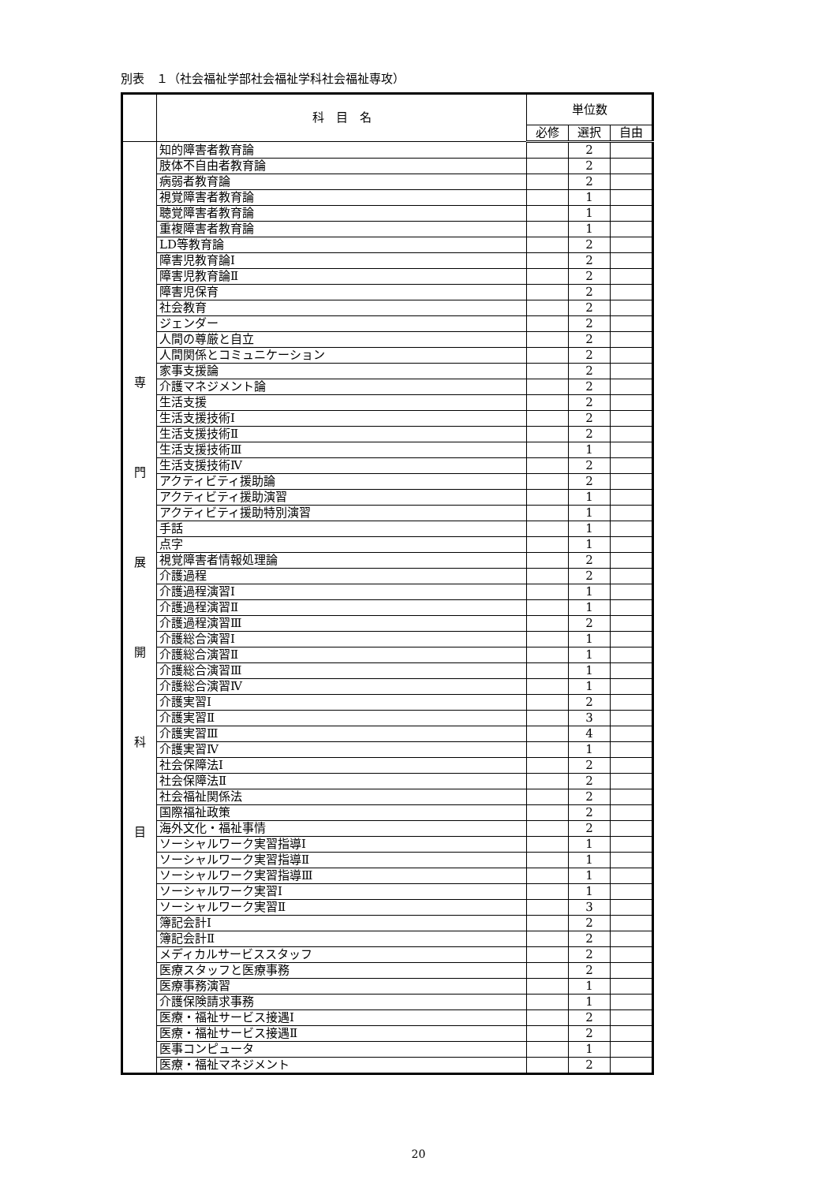別表　１（社会福祉学部社会福祉学科社会福祉専攻）
| | 科 目 名 | 単位数 | | |
| --- | --- | --- | --- | --- |
| | | 必修 | 選択 | 自由 |
| 専 門 展 開 科 目 | 知的障害者教育論 | | 2 | |
| | 肢体不自由者教育論 | | 2 | |
| | 病弱者教育論 | | 2 | |
| | 視覚障害者教育論 | | 1 | |
| | 聴覚障害者教育論 | | 1 | |
| | 重複障害者教育論 | | 1 | |
| | LD等教育論 | | 2 | |
| | 障害児教育論Ⅰ | | 2 | |
| | 障害児教育論Ⅱ | | 2 | |
| | 障害児保育 | | 2 | |
| | 社会教育 | | 2 | |
| | ジェンダー | | 2 | |
| | 人間の尊厳と自立 | | 2 | |
| | 人間関係とコミュニケーション | | 2 | |
| | 家事支援論 | | 2 | |
| | 介護マネジメント論 | | 2 | |
| | 生活支援 | | 2 | |
| | 生活支援技術Ⅰ | | 2 | |
| | 生活支援技術Ⅱ | | 2 | |
| | 生活支援技術Ⅲ | | 1 | |
| | 生活支援技術Ⅳ | | 2 | |
| | アクティビティ援助論 | | 2 | |
| | アクティビティ援助演習 | | 1 | |
| | アクティビティ援助特別演習 | | 1 | |
| | 手話 | | 1 | |
| | 点字 | | 1 | |
| | 視覚障害者情報処理論 | | 2 | |
| | 介護過程 | | 2 | |
| | 介護過程演習Ⅰ | | 1 | |
| | 介護過程演習Ⅱ | | 1 | |
| | 介護過程演習Ⅲ | | 2 | |
| | 介護総合演習Ⅰ | | 1 | |
| | 介護総合演習Ⅱ | | 1 | |
| | 介護総合演習Ⅲ | | 1 | |
| | 介護総合演習Ⅳ | | 1 | |
| | 介護実習Ⅰ | | 2 | |
| | 介護実習Ⅱ | | 3 | |
| | 介護実習Ⅲ | | 4 | |
| | 介護実習Ⅳ | | 1 | |
| | 社会保障法Ⅰ | | 2 | |
| | 社会保障法Ⅱ | | 2 | |
| | 社会福祉関係法 | | 2 | |
| | 国際福祉政策 | | 2 | |
| | 海外文化・福祉事情 | | 2 | |
| | ソーシャルワーク実習指導Ⅰ | | 1 | |
| | ソーシャルワーク実習指導Ⅱ | | 1 | |
| | ソーシャルワーク実習指導Ⅲ | | 1 | |
| | ソーシャルワーク実習Ⅰ | | 1 | |
| | ソーシャルワーク実習Ⅱ | | 3 | |
| | 簿記会計Ⅰ | | 2 | |
| | 簿記会計Ⅱ | | 2 | |
| | メディカルサービススタッフ | | 2 | |
| | 医療スタッフと医療事務 | | 2 | |
| | 医療事務演習 | | 1 | |
| | 介護保険請求事務 | | 1 | |
| | 医療・福祉サービス接遇Ⅰ | | 2 | |
| | 医療・福祉サービス接遇Ⅱ | | 2 | |
| | 医事コンピュータ | | 1 | |
| | 医療・福祉マネジメント | | 2 | |
20